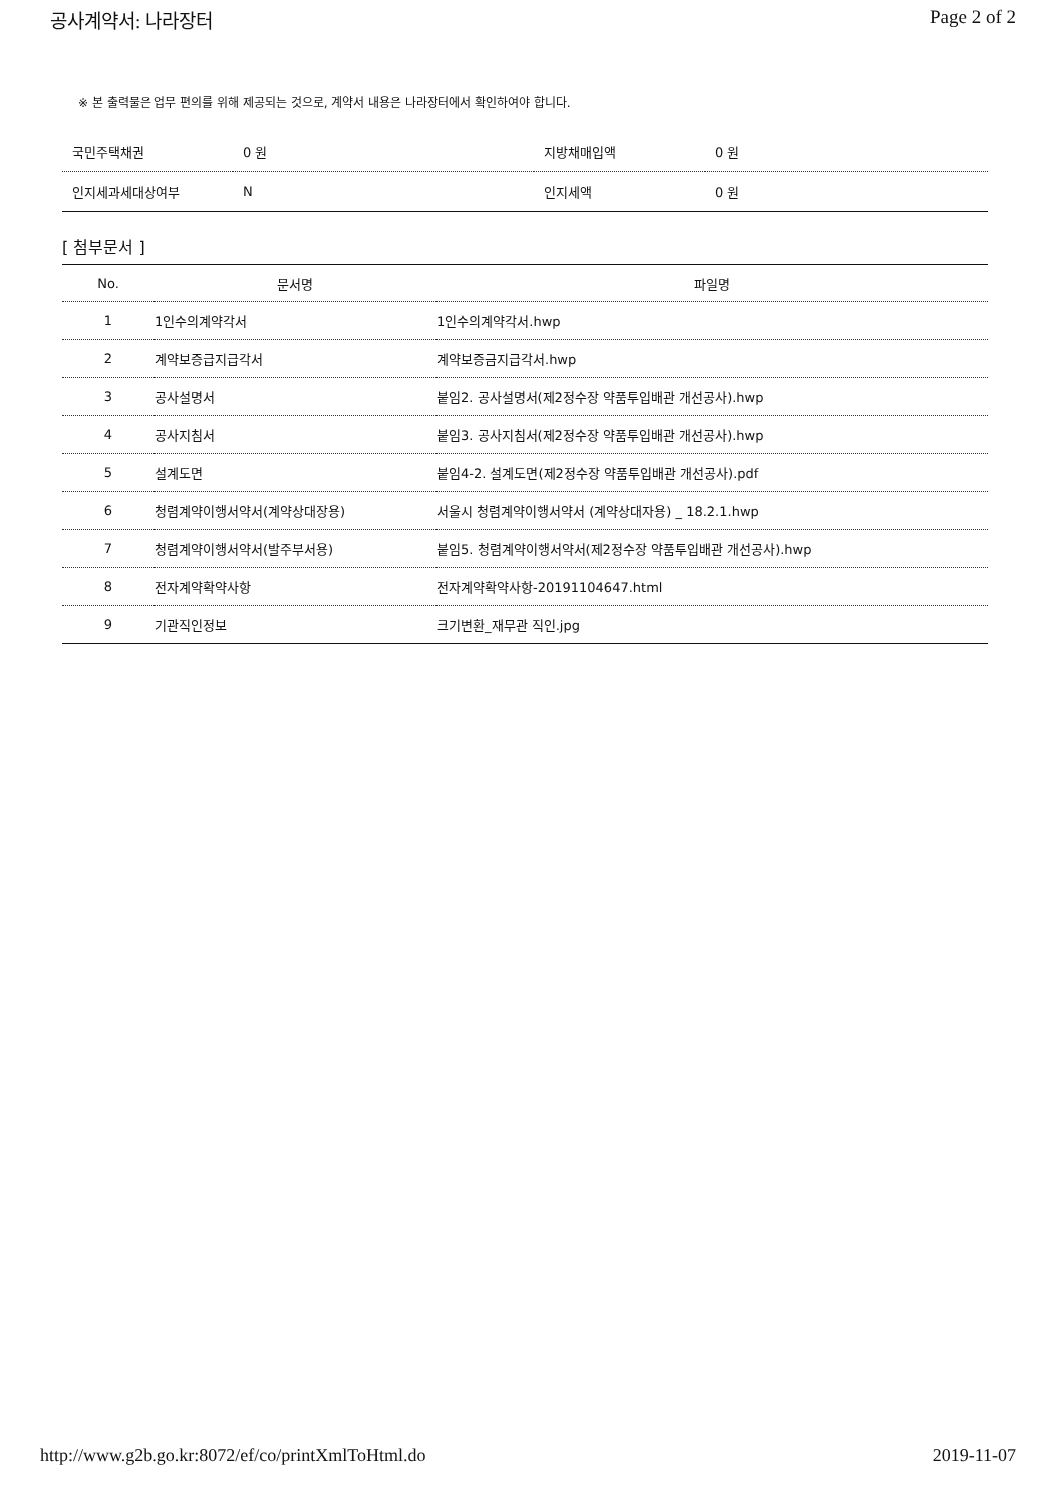공사계약서: 나라장터 Page 2 of 2
※ 본 출력물은 업무 편의를 위해 제공되는 것으로, 계약서 내용은 나라장터에서 확인하여야 합니다.
| 국민주택채권 | 0 원 | 지방채매입액 | 0 원 |
| 인지세과세대상여부 | N | 인지세액 | 0 원 |
[ 첨부문서 ]
| No. | 문서명 | 파일명 |
| --- | --- | --- |
| 1 | 1인수의계약각서 | 1인수의계약각서.hwp |
| 2 | 계약보증급지급각서 | 계약보증금지급각서.hwp |
| 3 | 공사설명서 | 붙임2. 공사설명서(제2정수장 약품투입배관 개선공사).hwp |
| 4 | 공사지침서 | 붙임3. 공사지침서(제2정수장 약품투입배관 개선공사).hwp |
| 5 | 설계도면 | 붙임4-2. 설계도면(제2정수장 약품투입배관 개선공사).pdf |
| 6 | 청렴계약이행서약서(계약상대장용) | 서울시 청렴계약이행서약서 (계약상대자용) _ 18.2.1.hwp |
| 7 | 청렴계약이행서약서(발주부서용) | 붙임5. 청렴계약이행서약서(제2정수장 약품투입배관 개선공사).hwp |
| 8 | 전자계약확약사항 | 전자계약확약사항-20191104647.html |
| 9 | 기관직인정보 | 크기변환_재무관 직인.jpg |
http://www.g2b.go.kr:8072/ef/co/printXmlToHtml.do 2019-11-07